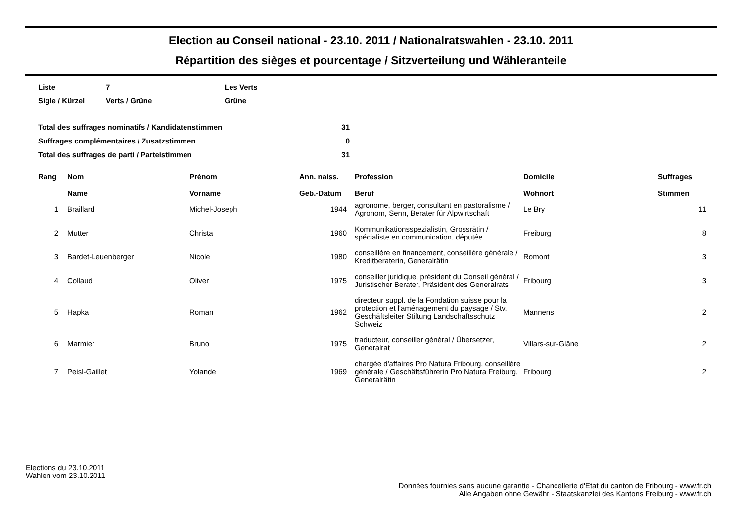Election au Conseil national - 23.10. 2011 / Nationalratswahlen - 23.10. 2011
Répartition des sièges et pourcentage / Sitzverteilung und Wähleranteile
| Liste | 7 | Les Verts |
| Sigle / Kürzel | Verts / Grüne | Grüne |
| Total des suffrages nominatifs / Kandidatenstimmen | 31 |
| Suffrages complémentaires / Zusatzstimmen | 0 |
| Total des suffrages de parti / Parteistimmen | 31 |
| Rang | Nom Name | Prénom Vorname | Ann. naiss. Geb.-Datum | Profession Beruf | Domicile Wohnort | Suffrages Stimmen |
| --- | --- | --- | --- | --- | --- | --- |
| 1 | Braillard | Michel-Joseph | 1944 | agronome, berger, consultant en pastoralisme / Agronom, Senn, Berater für Alpwirtschaft | Le Bry | 11 |
| 2 | Mutter | Christa | 1960 | Kommunikationsspezialistin, Grossrätin / spécialiste en communication, députée | Freiburg | 8 |
| 3 | Bardet-Leuenberger | Nicole | 1980 | conseillère en financement, conseillère générale / Kreditberaterin, Generalrätin | Romont | 3 |
| 4 | Collaud | Oliver | 1975 | conseiller juridique, président du Conseil général / Juristischer Berater, Präsident des Generalrats | Fribourg | 3 |
| 5 | Hapka | Roman | 1962 | directeur suppl. de la Fondation suisse pour la protection et l'aménagement du paysage / Stv. Geschäftsleiter Stiftung Landschaftsschutz Schweiz | Mannens | 2 |
| 6 | Marmier | Bruno | 1975 | traducteur, conseiller général / Übersetzer, Generalrat | Villars-sur-Glâne | 2 |
| 7 | Peisl-Gaillet | Yolande | 1969 | chargée d'affaires Pro Natura Fribourg, conseillère générale / Geschäftsführerin Pro Natura Freiburg, Generalrätin | Fribourg | 2 |
Elections du 23.10.2011
Wahlen vom 23.10.2011
Données fournies sans aucune garantie - Chancellerie d'Etat du canton de Fribourg - www.fr.ch
Alle Angaben ohne Gewähr - Staatskanzlei des Kantons Freiburg - www.fr.ch